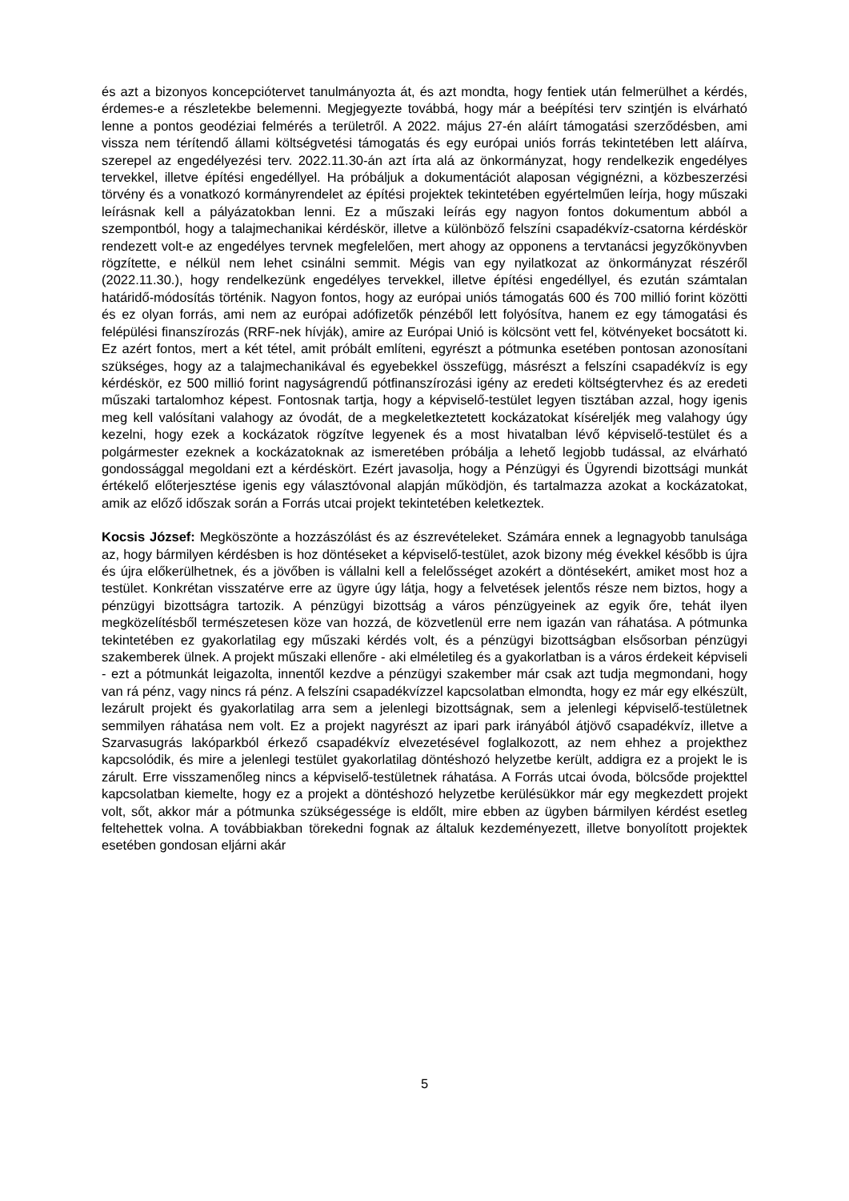és azt a bizonyos koncepciótervet tanulmányozta át, és azt mondta, hogy fentiek után felmerülhet a kérdés, érdemes-e a részletekbe belemenni. Megjegyezte továbbá, hogy már a beépítési terv szintjén is elvárható lenne a pontos geodéziai felmérés a területről. A 2022. május 27-én aláírt támogatási szerződésben, ami vissza nem térítendő állami költségvetési támogatás és egy európai uniós forrás tekintetében lett aláírva, szerepel az engedélyezési terv. 2022.11.30-án azt írta alá az önkormányzat, hogy rendelkezik engedélyes tervekkel, illetve építési engedéllyel. Ha próbáljuk a dokumentációt alaposan végignézni, a közbeszerzési törvény és a vonatkozó kormányrendelet az építési projektek tekintetében egyértelműen leírja, hogy műszaki leírásnak kell a pályázatokban lenni. Ez a műszaki leírás egy nagyon fontos dokumentum abból a szempontból, hogy a talajmechanikai kérdéskör, illetve a különböző felszíni csapadékvíz-csatorna kérdéskör rendezett volt-e az engedélyes tervnek megfelelően, mert ahogy az opponens a tervtanácsi jegyzőkönyvben rögzítette, e nélkül nem lehet csinálni semmit. Mégis van egy nyilatkozat az önkormányzat részéről (2022.11.30.), hogy rendelkezünk engedélyes tervekkel, illetve építési engedéllyel, és ezután számtalan határidő-módosítás történik. Nagyon fontos, hogy az európai uniós támogatás 600 és 700 millió forint közötti és ez olyan forrás, ami nem az európai adófizetők pénzéből lett folyósítva, hanem ez egy támogatási és felépülési finanszírozás (RRF-nek hívják), amire az Európai Unió is kölcsönt vett fel, kötvényeket bocsátott ki. Ez azért fontos, mert a két tétel, amit próbált említeni, egyrészt a pótmunka esetében pontosan azonosítani szükséges, hogy az a talajmechanikával és egyebekkel összefügg, másrészt a felszíni csapadékvíz is egy kérdéskör, ez 500 millió forint nagyságrendű pótfinanszírozási igény az eredeti költségtervhez és az eredeti műszaki tartalomhoz képest. Fontosnak tartja, hogy a képviselő-testület legyen tisztában azzal, hogy igenis meg kell valósítani valahogy az óvodát, de a megkeletkeztetett kockázatokat kíséreljék meg valahogy úgy kezelni, hogy ezek a kockázatok rögzítve legyenek és a most hivatalban lévő képviselő-testület és a polgármester ezeknek a kockázatoknak az ismeretében próbálja a lehető legjobb tudással, az elvárható gondossággal megoldani ezt a kérdéskört. Ezért javasolja, hogy a Pénzügyi és Ügyrendi bizottsági munkát értékelő előterjesztése igenis egy választóvonal alapján működjön, és tartalmazza azokat a kockázatokat, amik az előző időszak során a Forrás utcai projekt tekintetében keletkeztek.
Kocsis József: Megköszönte a hozzászólást és az észrevételeket. Számára ennek a legnagyobb tanulsága az, hogy bármilyen kérdésben is hoz döntéseket a képviselő-testület, azok bizony még évekkel később is újra és újra előkerülhetnek, és a jövőben is vállalni kell a felelősséget azokért a döntésekért, amiket most hoz a testület. Konkrétan visszatérve erre az ügyre úgy látja, hogy a felvetések jelentős része nem biztos, hogy a pénzügyi bizottságra tartozik. A pénzügyi bizottság a város pénzügyeinek az egyik őre, tehát ilyen megközelítésből természetesen köze van hozzá, de közvetlenül erre nem igazán van ráhatása. A pótmunka tekintetében ez gyakorlatilag egy műszaki kérdés volt, és a pénzügyi bizottságban elsősorban pénzügyi szakemberek ülnek. A projekt műszaki ellenőre - aki elméletileg és a gyakorlatban is a város érdekeit képviseli - ezt a pótmunkát leigazolta, innentől kezdve a pénzügyi szakember már csak azt tudja megmondani, hogy van rá pénz, vagy nincs rá pénz. A felszíni csapadékvízzel kapcsolatban elmondta, hogy ez már egy elkészült, lezárult projekt és gyakorlatilag arra sem a jelenlegi bizottságnak, sem a jelenlegi képviselő-testületnek semmilyen ráhatása nem volt. Ez a projekt nagyrészt az ipari park irányából átjövő csapadékvíz, illetve a Szarvasugrás lakóparkból érkező csapadékvíz elvezetésével foglalkozott, az nem ehhez a projekthez kapcsolódik, és mire a jelenlegi testület gyakorlatilag döntéshozó helyzetbe került, addigra ez a projekt le is zárult. Erre visszamenőleg nincs a képviselő-testületnek ráhatása. A Forrás utcai óvoda, bölcsőde projekttel kapcsolatban kiemelte, hogy ez a projekt a döntéshozó helyzetbe kerülésükkor már egy megkezdett projekt volt, sőt, akkor már a pótmunka szükségessége is eldőlt, mire ebben az ügyben bármilyen kérdést esetleg feltehettek volna. A továbbiakban törekedni fognak az általuk kezdeményezett, illetve bonyolított projektek esetében gondosan eljárni akár
5